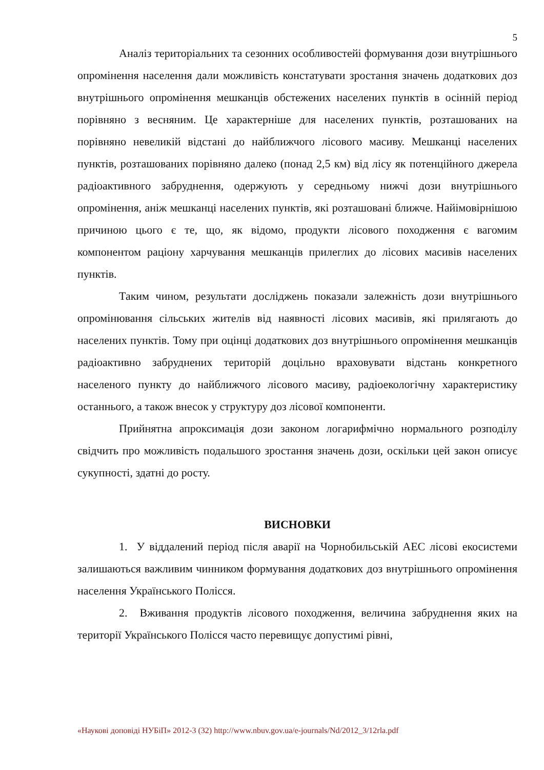5
Аналіз територіальних та сезонних особливостейі формування дози внутрішнього опромінення населення дали можливість констатувати зростання значень додаткових доз внутрішнього опромінення мешканців обстежених населених пунктів в осінній період порівняно з весняним. Це характерніше для населених пунктів, розташованих на порівняно невеликій відстані до найближчого лісового масиву. Мешканці населених пунктів, розташованих порівняно далеко (понад 2,5 км) від лісу як потенційного джерела радіоактивного забруднення, одержують у середньому нижчі дози внутрішнього опромінення, аніж мешканці населених пунктів, які розташовані ближче. Найімовірнішою причиною цього є те, що, як відомо, продукти лісового походження є вагомим компонентом раціону харчування мешканців прилеглих до лісових масивів населених пунктів.
Таким чином, результати досліджень показали залежність дози внутрішнього опромінювання сільських жителів від наявності лісових масивів, які прилягають до населених пунктів. Тому при оцінці додаткових доз внутрішнього опромінення мешканців радіоактивно забруднених територій доцільно враховувати відстань конкретного населеного пункту до найближчого лісового масиву, радіоекологічну характеристику останнього, а також внесок у структуру доз лісової компоненти.
Прийнятна апроксимація дози законом логарифмічно нормального розподілу свідчить про можливість подальшого зростання значень дози, оскільки цей закон описує сукупності, здатні до росту.
ВИСНОВКИ
1. У віддалений період після аварії на Чорнобильській АЕС лісові екосистеми залишаються важливим чинником формування додаткових доз внутрішнього опромінення населення Українського Полісся.
2. Вживання продуктів лісового походження, величина забруднення яких на території Українського Полісся часто перевищує допустимі рівні,
«Наукові доповіді НУБіП» 2012-3 (32) http://www.nbuv.gov.ua/e-journals/Nd/2012_3/12rla.pdf